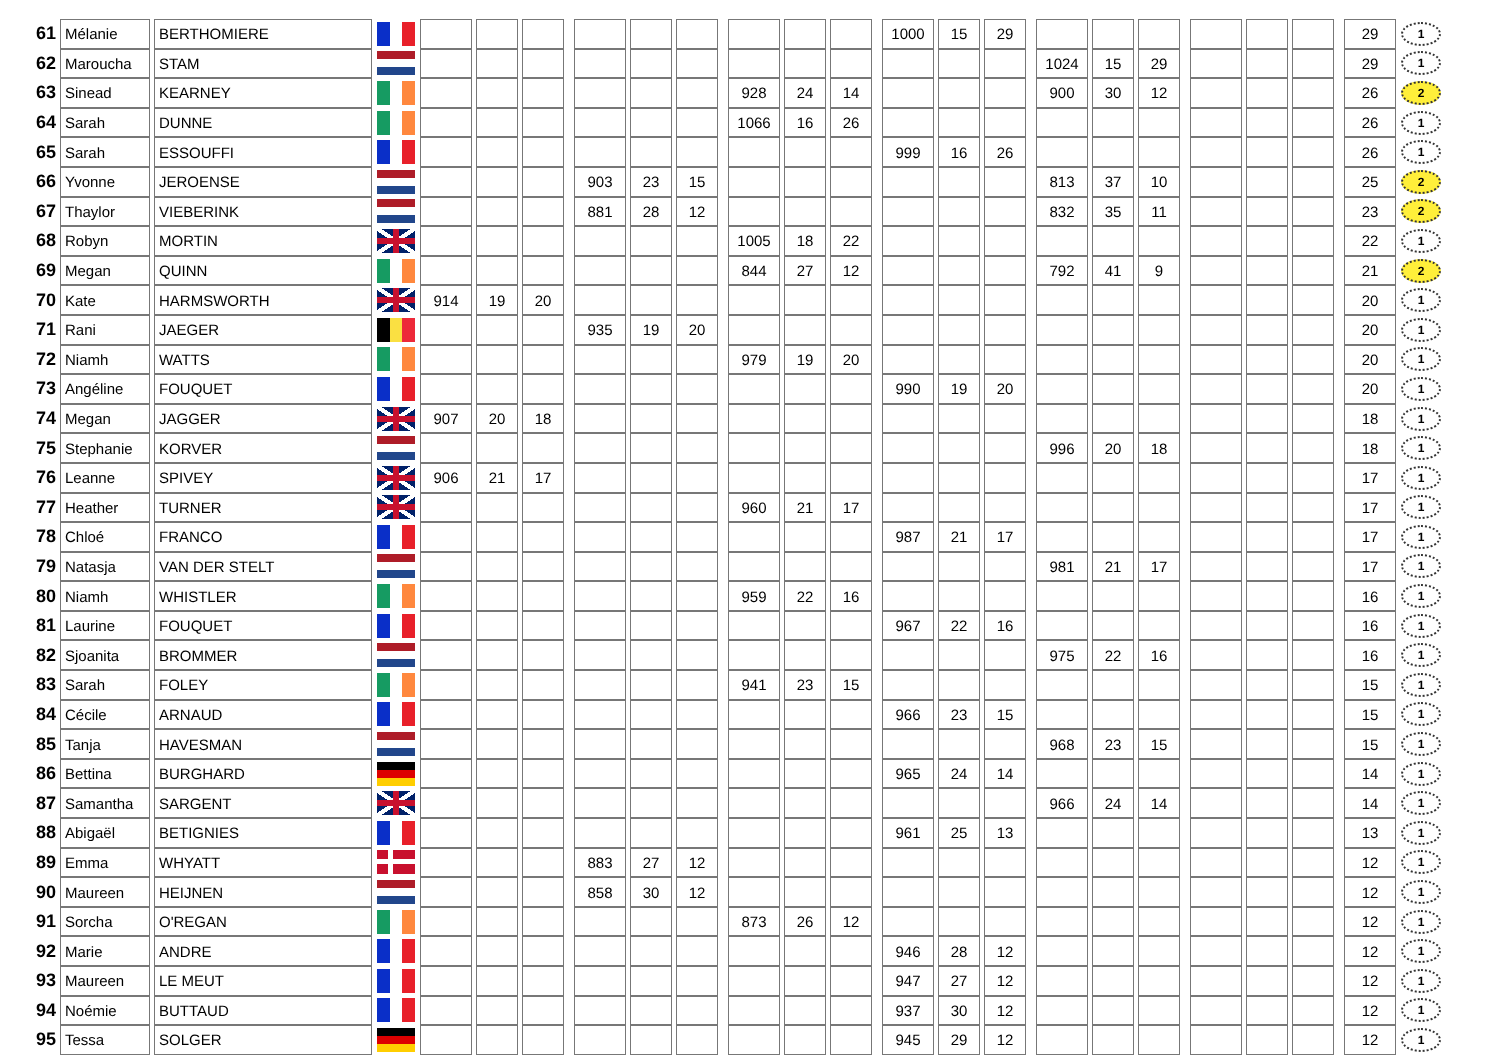| 61 | Mélanie | BERTHOMIERE | | | | | | | | | | | | | | 1000 | 15 | 29 | | | | | | | | | | 29 | 1 |
| 62 | Maroucha | STAM | | | | | | | | | | | | | | | | | | 1024 | 15 | 29 | | | | | | 29 | 1 |
| 63 | Sinead | KEARNEY | | | | | | | | | | 928 | 24 | 14 | | | | | | 900 | 30 | 12 | | | | | | 26 | 2 |
| 64 | Sarah | DUNNE | | | | | | | | | | 1066 | 16 | 26 | | | | | | | | | | | | | | 26 | 1 |
| 65 | Sarah | ESSOUFFI | | | | | | | | | | | | | | 999 | 16 | 26 | | | | | | | | | | 26 | 1 |
| 66 | Yvonne | JEROENSE | | | | | | 903 | 23 | 15 | | | | | | | | | | 813 | 37 | 10 | | | | | | 25 | 2 |
| 67 | Thaylor | VIEBERINK | | | | | | 881 | 28 | 12 | | | | | | | | | | 832 | 35 | 11 | | | | | | 23 | 2 |
| 68 | Robyn | MORTIN | | | | | | | | | | 1005 | 18 | 22 | | | | | | | | | | | | | | 22 | 1 |
| 69 | Megan | QUINN | | | | | | | | | | 844 | 27 | 12 | | | | | | 792 | 41 | 9 | | | | | | 21 | 2 |
| 70 | Kate | HARMSWORTH | | 914 | 19 | 20 | | | | | | | | | | | | | | | | | | | | | | 20 | 1 |
| 71 | Rani | JAEGER | | | | | | 935 | 19 | 20 | | | | | | | | | | | | | | | | | | 20 | 1 |
| 72 | Niamh | WATTS | | | | | | | | | | 979 | 19 | 20 | | | | | | | | | | | | | | 20 | 1 |
| 73 | Angéline | FOUQUET | | | | | | | | | | | | | | 990 | 19 | 20 | | | | | | | | | | 20 | 1 |
| 74 | Megan | JAGGER | | 907 | 20 | 18 | | | | | | | | | | | | | | | | | | | | | | 18 | 1 |
| 75 | Stephanie | KORVER | | | | | | | | | | | | | | | | | | 996 | 20 | 18 | | | | | | 18 | 1 |
| 76 | Leanne | SPIVEY | | 906 | 21 | 17 | | | | | | | | | | | | | | | | | | | | | | 17 | 1 |
| 77 | Heather | TURNER | | | | | | | | | | 960 | 21 | 17 | | | | | | | | | | | | | | 17 | 1 |
| 78 | Chloé | FRANCO | | | | | | | | | | | | | | 987 | 21 | 17 | | | | | | | | | | 17 | 1 |
| 79 | Natasja | VAN DER STELT | | | | | | | | | | | | | | | | | | 981 | 21 | 17 | | | | | | 17 | 1 |
| 80 | Niamh | WHISTLER | | | | | | | | | | 959 | 22 | 16 | | | | | | | | | | | | | | 16 | 1 |
| 81 | Laurine | FOUQUET | | | | | | | | | | | | | | 967 | 22 | 16 | | | | | | | | | | 16 | 1 |
| 82 | Sjoanita | BROMMER | | | | | | | | | | | | | | | | | | 975 | 22 | 16 | | | | | | 16 | 1 |
| 83 | Sarah | FOLEY | | | | | | | | | | 941 | 23 | 15 | | | | | | | | | | | | | | 15 | 1 |
| 84 | Cécile | ARNAUD | | | | | | | | | | | | | | 966 | 23 | 15 | | | | | | | | | | 15 | 1 |
| 85 | Tanja | HAVESMAN | | | | | | | | | | | | | | | | | | 968 | 23 | 15 | | | | | | 15 | 1 |
| 86 | Bettina | BURGHARD | | | | | | | | | | | | | | 965 | 24 | 14 | | | | | | | | | | 14 | 1 |
| 87 | Samantha | SARGENT | | | | | | | | | | | | | | | | | | 966 | 24 | 14 | | | | | | 14 | 1 |
| 88 | Abigaël | BETIGNIES | | | | | | | | | | | | | | 961 | 25 | 13 | | | | | | | | | | 13 | 1 |
| 89 | Emma | WHYATT | | | | | | 883 | 27 | 12 | | | | | | | | | | | | | | | | | | 12 | 1 |
| 90 | Maureen | HEIJNEN | | | | | | 858 | 30 | 12 | | | | | | | | | | | | | | | | | | 12 | 1 |
| 91 | Sorcha | O'REGAN | | | | | | | | | | 873 | 26 | 12 | | | | | | | | | | | | | | 12 | 1 |
| 92 | Marie | ANDRE | | | | | | | | | | | | | | 946 | 28 | 12 | | | | | | | | | | 12 | 1 |
| 93 | Maureen | LE MEUT | | | | | | | | | | | | | | 947 | 27 | 12 | | | | | | | | | | 12 | 1 |
| 94 | Noémie | BUTTAUD | | | | | | | | | | | | | | 937 | 30 | 12 | | | | | | | | | | 12 | 1 |
| 95 | Tessa | SOLGER | | | | | | | | | | | | | | 945 | 29 | 12 | | | | | | | | | | 12 | 1 |